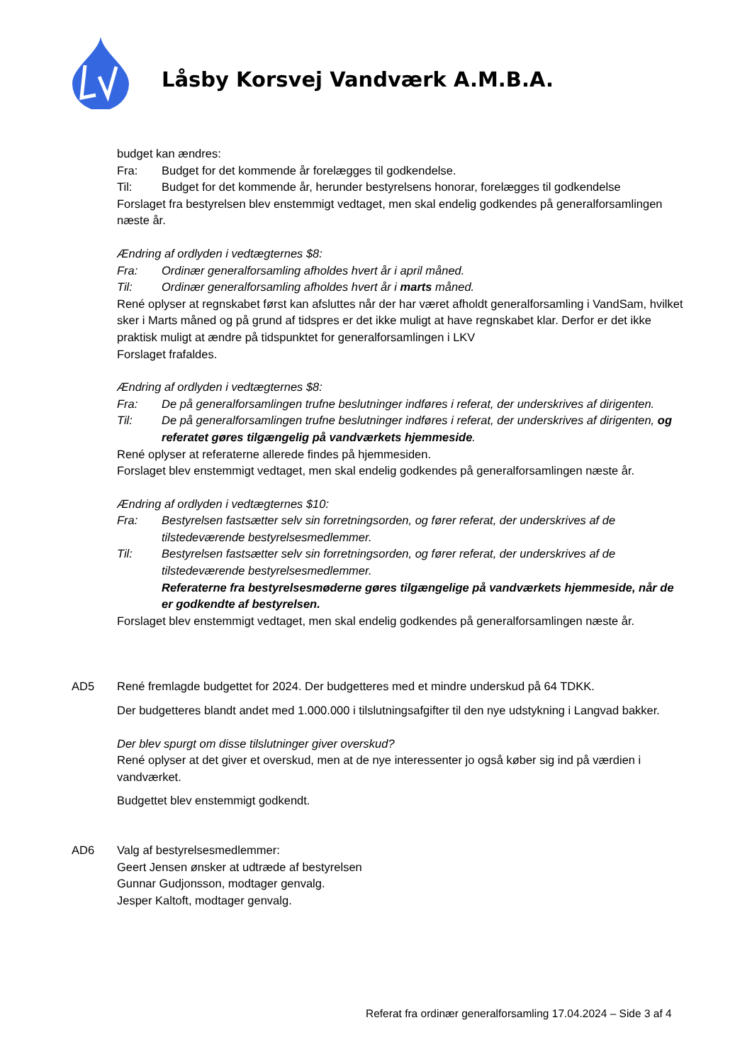Låsby Korsvej Vandværk A.M.B.A.
budget kan ændres:
Fra: Budget for det kommende år forelægges til godkendelse.
Til: Budget for det kommende år, herunder bestyrelsens honorar, forelægges til godkendelse
Forslaget fra bestyrelsen blev enstemmigt vedtaget, men skal endelig godkendes på generalforsamlingen næste år.
Ændring af ordlyden i vedtægternes $8:
Fra: Ordinær generalforsamling afholdes hvert år i april måned.
Til: Ordinær generalforsamling afholdes hvert år i marts måned.
René oplyser at regnskabet først kan afsluttes når der har været afholdt generalforsamling i VandSam, hvilket sker i Marts måned og på grund af tidspres er det ikke muligt at have regnskabet klar. Derfor er det ikke praktisk muligt at ændre på tidspunktet for generalforsamlingen i LKV
Forslaget frafaldes.
Ændring af ordlyden i vedtægternes $8:
Fra: De på generalforsamlingen trufne beslutninger indføres i referat, der underskrives af dirigenten.
Til: De på generalforsamlingen trufne beslutninger indføres i referat, der underskrives af dirigenten, og referatet gøres tilgængelig på vandværkets hjemmeside.
René oplyser at referaterne allerede findes på hjemmesiden.
Forslaget blev enstemmigt vedtaget, men skal endelig godkendes på generalforsamlingen næste år.
Ændring af ordlyden i vedtægternes $10:
Fra: Bestyrelsen fastsætter selv sin forretningsorden, og fører referat, der underskrives af de tilstedeværende bestyrelsesmedlemmer.
Til: Bestyrelsen fastsætter selv sin forretningsorden, og fører referat, der underskrives af de tilstedeværende bestyrelsesmedlemmer.
Referaterne fra bestyrelsesmøderne gøres tilgængelige på vandværkets hjemmeside, når de er godkendte af bestyrelsen.
Forslaget blev enstemmigt vedtaget, men skal endelig godkendes på generalforsamlingen næste år.
AD5 René fremlagde budgettet for 2024. Der budgetteres med et mindre underskud på 64 TDKK.
Der budgetteres blandt andet med 1.000.000 i tilslutningsafgifter til den nye udstykning i Langvad bakker.
Der blev spurgt om disse tilslutninger giver overskud?
René oplyser at det giver et overskud, men at de nye interessenter jo også køber sig ind på værdien i vandværket.
Budgettet blev enstemmigt godkendt.
AD6 Valg af bestyrelsesmedlemmer:
Geert Jensen ønsker at udtræde af bestyrelsen
Gunnar Gudjonsson, modtager genvalg.
Jesper Kaltoft, modtager genvalg.
Referat fra ordinær generalforsamling 17.04.2024 – Side 3 af 4